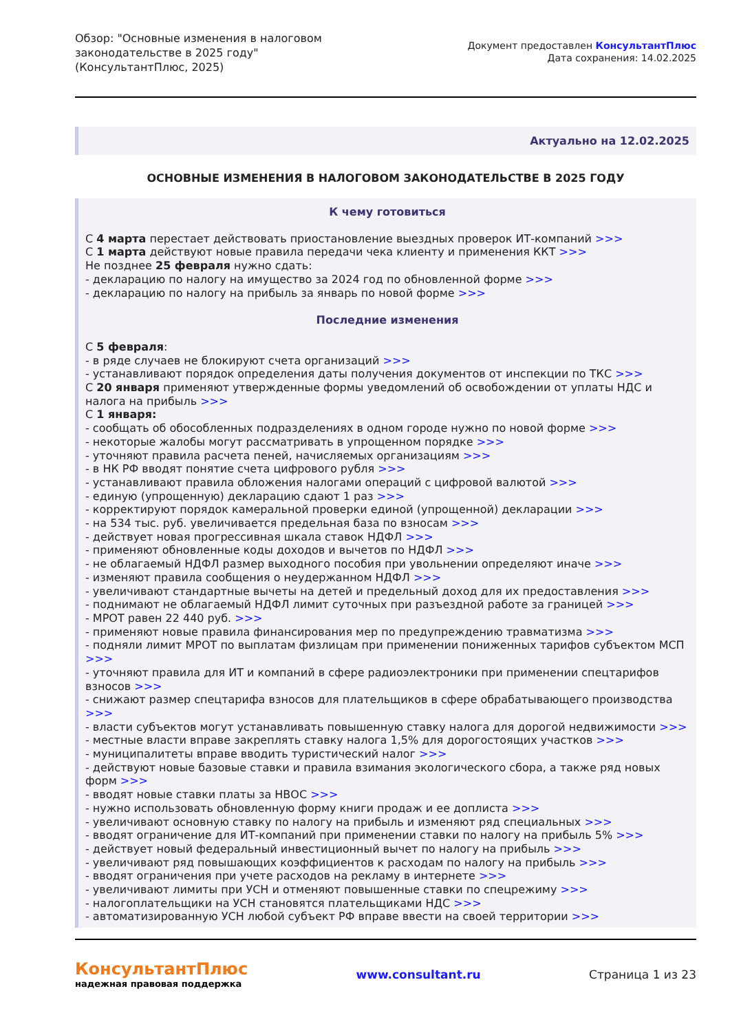Обзор: "Основные изменения в налоговом
законодательстве в 2025 году"
(КонсультантПлюс, 2025)
Документ предоставлен КонсультантПлюс
Дата сохранения: 14.02.2025
Актуально на 12.02.2025
ОСНОВНЫЕ ИЗМЕНЕНИЯ В НАЛОГОВОМ ЗАКОНОДАТЕЛЬСТВЕ В 2025 ГОДУ
К чему готовиться
С 4 марта перестает действовать приостановление выездных проверок ИТ-компаний >>>
С 1 марта действуют новые правила передачи чека клиенту и применения ККТ >>>
Не позднее 25 февраля нужно сдать:
- декларацию по налогу на имущество за 2024 год по обновленной форме >>>
- декларацию по налогу на прибыль за январь по новой форме >>>
Последние изменения
С 5 февраля:
- в ряде случаев не блокируют счета организаций >>>
- устанавливают порядок определения даты получения документов от инспекции по ТКС >>>
С 20 января применяют утвержденные формы уведомлений об освобождении от уплаты НДС и налога на прибыль >>>
С 1 января:
- сообщать об обособленных подразделениях в одном городе нужно по новой форме >>>
- некоторые жалобы могут рассматривать в упрощенном порядке >>>
- уточняют правила расчета пеней, начисляемых организациям >>>
- в НК РФ вводят понятие счета цифрового рубля >>>
- устанавливают правила обложения налогами операций с цифровой валютой >>>
- единую (упрощенную) декларацию сдают 1 раз >>>
- корректируют порядок камеральной проверки единой (упрощенной) декларации >>>
- на 534 тыс. руб. увеличивается предельная база по взносам >>>
- действует новая прогрессивная шкала ставок НДФЛ >>>
- применяют обновленные коды доходов и вычетов по НДФЛ >>>
- не облагаемый НДФЛ размер выходного пособия при увольнении определяют иначе >>>
- изменяют правила сообщения о неудержанном НДФЛ >>>
- увеличивают стандартные вычеты на детей и предельный доход для их предоставления >>>
- поднимают не облагаемый НДФЛ лимит суточных при разъездной работе за границей >>>
- МРОТ равен 22 440 руб. >>>
- применяют новые правила финансирования мер по предупреждению травматизма >>>
- подняли лимит МРОТ по выплатам физлицам при применении пониженных тарифов субъектом МСП >>>
- уточняют правила для ИТ и компаний в сфере радиоэлектроники при применении спецтарифов взносов >>>
- снижают размер спецтарифа взносов для плательщиков в сфере обрабатывающего производства >>>
- власти субъектов могут устанавливать повышенную ставку налога для дорогой недвижимости >>>
- местные власти вправе закреплять ставку налога 1,5% для дорогостоящих участков >>>
- муниципалитеты вправе вводить туристический налог >>>
- действуют новые базовые ставки и правила взимания экологического сбора, а также ряд новых форм >>>
- вводят новые ставки платы за НВОС >>>
- нужно использовать обновленную форму книги продаж и ее доплиста >>>
- увеличивают основную ставку по налогу на прибыль и изменяют ряд специальных >>>
- вводят ограничение для ИТ-компаний при применении ставки по налогу на прибыль 5% >>>
- действует новый федеральный инвестиционный вычет по налогу на прибыль >>>
- увеличивают ряд повышающих коэффициентов к расходам по налогу на прибыль >>>
- вводят ограничения при учете расходов на рекламу в интернете >>>
- увеличивают лимиты при УСН и отменяют повышенные ставки по спецрежиму >>>
- налогоплательщики на УСН становятся плательщиками НДС >>>
- автоматизированную УСН любой субъект РФ вправе ввести на своей территории >>>
КонсультантПлюс
надежная правовая поддержка
www.consultant.ru Страница 1 из 23